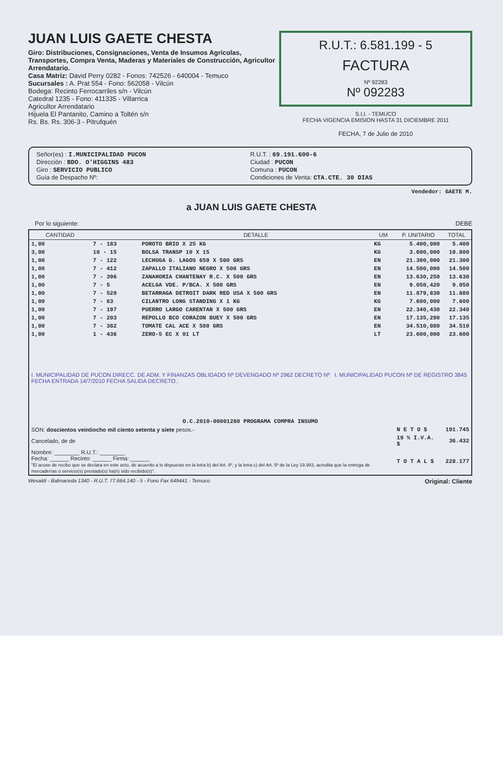JUAN LUIS GAETE CHESTA
Giro: Distribuciones, Consignaciones, Venta de Insumos Agrícolas, Transportes, Compra Venta, Maderas y Materiales de Construcción, Agricultor Arrendatario.
Casa Matriz: David Perry 0282 - Fonos: 742526 - 640004 - Temuco
Sucursales : A. Prat 554 - Fono: 562058 - Vilcún
Bodega: Recinto Ferrocarriles s/n - Vilcún
Catedral 1235 - Fono: 411335 - Villarrica
Agricultor Arrendatario
Hijuela El Pantanito, Camino a Toltén s/n
Rs. Bs. Rs. 306-3 - Pitrufquén
R.U.T.: 6.581.199 - 5
FACTURA
Nº 92283
Nº 092283
S.I.I. - TEMUCO
FECHA VIGENCIA EMISION HASTA 31 DICIEMBRE 2011
FECHA, 7 de Julio de 2010
Señor(es) : I.MUNICIPALIDAD PUCON
Dirección : BDO. O'HIGGINS 483
Giro : SERVICIO PUBLICO
Guía de Despacho Nº:
R.U.T. : 69.191.600-6
Ciudad : PUCON
Comuna : PUCON
Condiciones de Venta: CTA.CTE. 30 DIAS
Vendedor: GAETE M.
a JUAN LUIS GAETE CHESTA
Por lo siguiente: DEBE
| CANTIDAD | | DETALLE | UM | P. UNITARIO | TOTAL |
| --- | --- | --- | --- | --- | --- |
| 1,00 | 7 - 183 | POROTO BRIO X 25 KG | KG | 5.400,000 | 5.400 |
| 3,00 | 10 - 15 | BOLSA TRANSP 10 X 15 | KG | 3.600,000 | 10.800 |
| 1,00 | 7 - 122 | LECHUGA G. LAGOS 659 X 500 GRS | EN | 21.300,000 | 21.300 |
| 1,00 | 7 - 412 | ZAPALLO ITALIANO NEGRO X 500 GRS | EN | 14.500,000 | 14.500 |
| 1,00 | 7 - 396 | ZANAHORIA CHANTENAY R.C. X 500 GRS | EN | 13.630,250 | 13.630 |
| 1,00 | 7 - 5 | ACELGA VDE. P/BCA. X 500 GRS | EN | 9.050,420 | 9.050 |
| 1,00 | 7 - 520 | BETARRAGA DETROIT DARK RED USA X 500 GRS | EN | 11.879,830 | 11.880 |
| 1,00 | 7 - 63 | CILANTRO LONG STANDING X 1 KG | KG | 7.600,000 | 7.600 |
| 1,00 | 7 - 197 | PUERRO LARGO CARENTAN X 500 GRS | EN | 22.340,430 | 22.340 |
| 1,00 | 7 - 203 | REPOLLO BCO CORAZON BUEY X 500 GRS | EN | 17.135,290 | 17.135 |
| 1,00 | 7 - 382 | TOMATE CAL ACE X 500 GRS | EN | 34.510,080 | 34.510 |
| 1,00 | 1 - 436 | ZERO-5 EC X 01 LT | LT | 23.600,000 | 23.600 |
| I. MUNICIPALIDAD DE PUCON DIRECC. DE ADM. Y FINANZAS OBLIGADO Nº DEVENGADO Nº 2962 DECRETO Nº I. MUNICIPALIDAD PUCON Nº DE REGISTRO 3845 FECHA ENTRADA 14/7/2010 FECHA SALIDA DECRETO.: | | | | | |
| O.C.2010-00001280 PROGRAMA COMPRA INSUMO | | | | | |
| SON: doscientos veintiocho mil ciento setenta y siete pesos.- | | | | N E T O $ | 191.745 |
| Cancelado, de de | | | | 19 % I.V.A. $ | 36.432 |
| Nombre: ________ R.U.T.: ________ Fecha: ______ Recinto: ______ Firma: ______ "El acuse de recibo que se declara en este acto, de acuerdo a lo dispuesto en la letra b) del Art. 4º, y la letra c) del Art. 5º de la Ley 19.983, acredita que la entrega de mercaderías o servicio(s) prestado(s) ha(n) sido recibido(s)". | | | | T O T A L $ | 228.177 |
Wesaldi - Balmaceda 1340 - R.U.T. 77.664.140 - 5 - Fono Fax 649441 - Temuco Original: Cliente